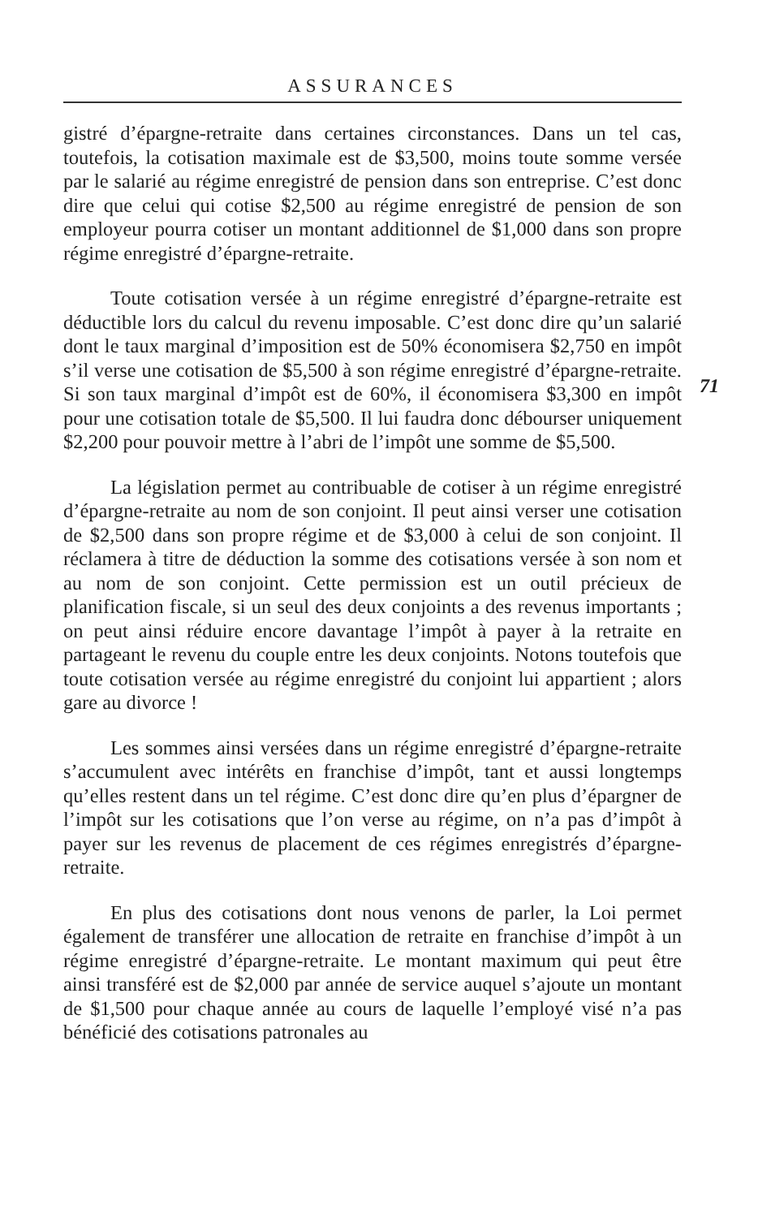ASSURANCES
gistré d’épargne-retraite dans certaines circonstances. Dans un tel cas, toutefois, la cotisation maximale est de $3,500, moins toute somme versée par le salarié au régime enregistré de pension dans son entreprise. C’est donc dire que celui qui cotise $2,500 au régime enregistré de pension de son employeur pourra cotiser un montant additionnel de $1,000 dans son propre régime enregistré d’épargne-retraite.
Toute cotisation versée à un régime enregistré d’épargne-retraite est déductible lors du calcul du revenu imposable. C’est donc dire qu’un salarié dont le taux marginal d’imposition est de 50% économisera $2,750 en impôt s’il verse une cotisation de $5,500 à son régime enregistré d’épargne-retraite. Si son taux marginal d’impôt est de 60%, il économisera $3,300 en impôt pour une cotisation totale de $5,500. Il lui faudra donc débourser uniquement $2,200 pour pouvoir mettre à l’abri de l’impôt une somme de $5,500.
La législation permet au contribuable de cotiser à un régime enregistré d’épargne-retraite au nom de son conjoint. Il peut ainsi verser une cotisation de $2,500 dans son propre régime et de $3,000 à celui de son conjoint. Il réclamera à titre de déduction la somme des cotisations versée à son nom et au nom de son conjoint. Cette permission est un outil précieux de planification fiscale, si un seul des deux conjoints a des revenus importants ; on peut ainsi réduire encore davantage l’impôt à payer à la retraite en partageant le revenu du couple entre les deux conjoints. Notons toutefois que toute cotisation versée au régime enregistré du conjoint lui appartient ; alors gare au divorce !
Les sommes ainsi versées dans un régime enregistré d’épargne-retraite s’accumulent avec intérêts en franchise d’impôt, tant et aussi longtemps qu’elles restent dans un tel régime. C’est donc dire qu’en plus d’épargner de l’impôt sur les cotisations que l’on verse au régime, on n’a pas d’impôt à payer sur les revenus de placement de ces régimes enregistrés d’épargne-retraite.
En plus des cotisations dont nous venons de parler, la Loi permet également de transférer une allocation de retraite en franchise d’impôt à un régime enregistré d’épargne-retraite. Le montant maximum qui peut être ainsi transféré est de $2,000 par année de service auquel s’ajoute un montant de $1,500 pour chaque année au cours de laquelle l’employé visé n’a pas bénéficié des cotisations patronales au
71